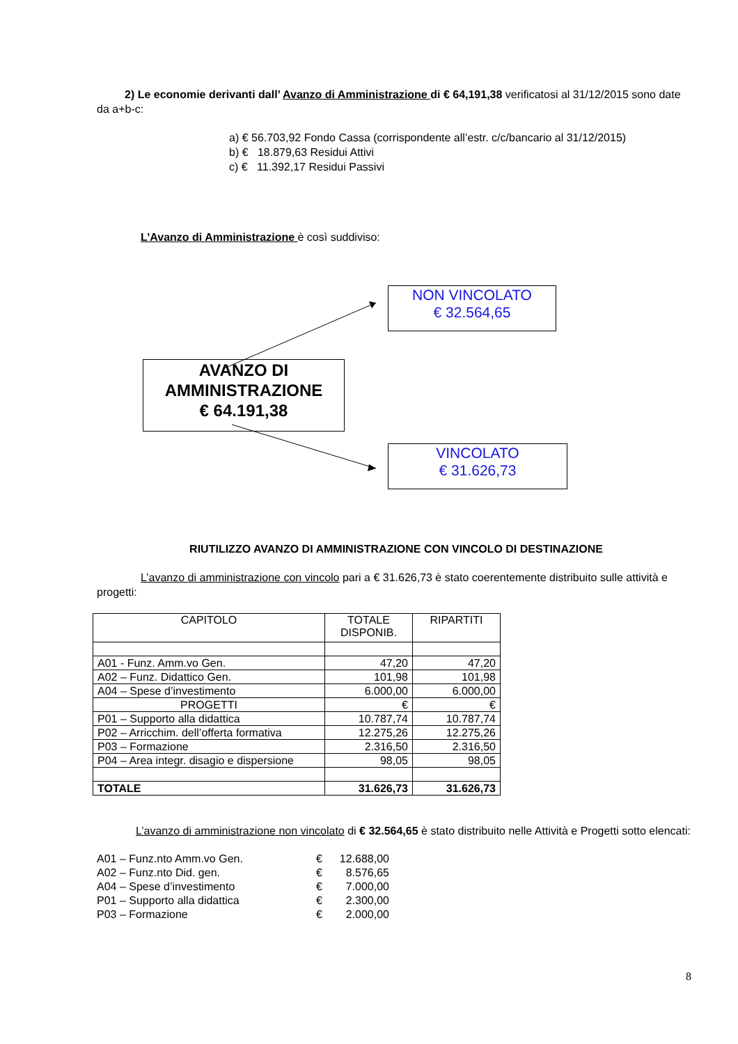2) Le economie derivanti dall’ Avanzo di Amministrazione di € 64,191,38 verificatosi al 31/12/2015 sono date da a+b-c:
a) € 56.703,92 Fondo Cassa (corrispondente all’estr. c/c/bancario al 31/12/2015)
b) € 18.879,63 Residui Attivi
c) € 11.392,17 Residui Passivi
L’Avanzo di Amministrazione è così suddiviso:
AVANZO DI
AMMINISTRAZIONE
€ 64.191,38
NON VINCOLATO
€ 32.564,65
VINCOLATO
€ 31.626,73
RIUTILIZZO AVANZO DI AMMINISTRAZIONE CON VINCOLO DI DESTINAZIONE
L’avanzo di amministrazione con vincolo pari a € 31.626,73 è stato coerentemente distribuito sulle attività e progetti:
| CAPITOLO | TOTALE DISPONIB. | RIPARTITI |
| --- | --- | --- |
| A01 - Funz. Amm.vo Gen. | 47,20 | 47,20 |
| A02 – Funz. Didattico Gen. | 101,98 | 101,98 |
| A04 – Spese d’investimento | 6.000,00 | 6.000,00 |
| PROGETTI | € | € |
| P01 – Supporto alla didattica | 10.787,74 | 10.787,74 |
| P02 – Arricchim. dell’offerta formativa | 12.275,26 | 12.275,26 |
| P03 – Formazione | 2.316,50 | 2.316,50 |
| P04 – Area integr. disagio e dispersione | 98,05 | 98,05 |
| TOTALE | 31.626,73 | 31.626,73 |
L’avanzo di amministrazione non vincolato di € 32.564,65 è stato distribuito nelle Attività e Progetti sotto elencati:
| A01 – Funz.nto Amm.vo Gen. | € | 12.688,00 |
| A02 – Funz.nto Did. gen. | € | 8.576,65 |
| A04 – Spese d’investimento | € | 7.000,00 |
| P01 – Supporto alla didattica | € | 2.300,00 |
| P03 – Formazione | € | 2.000,00 |
8